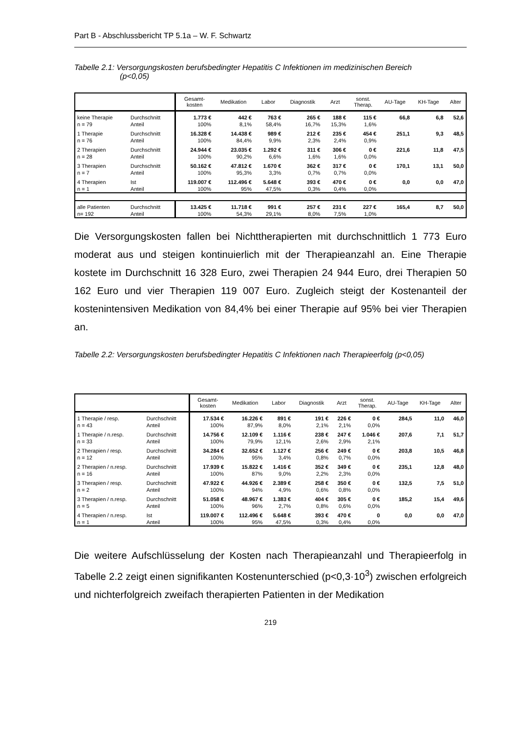Part B - Abschlussbericht TP 5.1a – W. F. Schwartz
Tabelle 2.1: Versorgungskosten berufsbedingter Hepatitis C Infektionen im medizinischen Bereich
(p<0,05)
| | | Gesamt- kosten | Medikation | Labor | Diagnostik | Arzt | sonst. Therap. | AU-Tage | KH-Tage | Alter |
| --- | --- | --- | --- | --- | --- | --- | --- | --- | --- | --- |
| keine Therapie | Durchschnitt | 1.773 € | 442 € | 763 € | 265 € | 188 € | 115 € | 66,8 | 6,8 | 52,6 |
| n = 79 | Anteil | 100% | 8,1% | 58,4% | 16,7% | 15,3% | 1,6% | | | |
| 1 Therapie | Durchschnitt | 16.328 € | 14.438 € | 989 € | 212 € | 235 € | 454 € | 251,1 | 9,3 | 48,5 |
| n = 76 | Anteil | 100% | 84,4% | 9,9% | 2,3% | 2,4% | 0,9% | | | |
| 2 Therapien | Durchschnitt | 24.944 € | 23.035 € | 1.292 € | 311 € | 306 € | 0 € | 221,6 | 11,8 | 47,5 |
| n = 28 | Anteil | 100% | 90,2% | 6,6% | 1,6% | 1,6% | 0,0% | | | |
| 3 Therapien | Durchschnitt | 50.162 € | 47.812 € | 1.670 € | 362 € | 317 € | 0 € | 170,1 | 13,1 | 50,0 |
| n = 7 | Anteil | 100% | 95,3% | 3,3% | 0,7% | 0,7% | 0,0% | | | |
| 4 Therapien | Ist | 119.007 € | 112.496 € | 5.648 € | 393 € | 470 € | 0 € | 0,0 | 0,0 | 47,0 |
| n = 1 | Anteil | 100% | 95% | 47,5% | 0,3% | 0,4% | 0,0% | | | |
| alle Patienten | Durchschnitt | 13.425 € | 11.718 € | 991 € | 257 € | 231 € | 227 € | 165,4 | 8,7 | 50,0 |
| n= 192 | Anteil | 100% | 54,3% | 29,1% | 8,0% | 7,5% | 1,0% | | | |
Die Versorgungskosten fallen bei Nichttherapierten mit durchschnittlich 1 773 Euro moderat aus und steigen kontinuierlich mit der Therapieanzahl an. Eine Therapie kostete im Durchschnitt 16 328 Euro, zwei Therapien 24 944 Euro, drei Therapien 50 162 Euro und vier Therapien 119 007 Euro. Zugleich steigt der Kostenanteil der kostenintensiven Medikation von 84,4% bei einer Therapie auf 95% bei vier Therapien an.
Tabelle 2.2: Versorgungskosten berufsbedingter Hepatitis C Infektionen nach Therapieerfolg (p<0,05)
| | | Gesamt- kosten | Medikation | Labor | Diagnostik | Arzt | sonst. Therap. | AU-Tage | KH-Tage | Alter |
| --- | --- | --- | --- | --- | --- | --- | --- | --- | --- | --- |
| 1 Therapie / resp. | Durchschnitt | 17.534 € | 16.226 € | 891 € | 191 € | 226 € | 0 € | 284,5 | 11,0 | 46,0 |
| n = 43 | Anteil | 100% | 87,9% | 8,0% | 2,1% | 2,1% | 0,0% | | | |
| 1 Therapie / n.resp. | Durchschnitt | 14.756 € | 12.109 € | 1.116 € | 238 € | 247 € | 1.046 € | 207,6 | 7,1 | 51,7 |
| n = 33 | Anteil | 100% | 79,9% | 12,1% | 2,6% | 2,9% | 2,1% | | | |
| 2 Therapien / resp. | Durchschnitt | 34.284 € | 32.652 € | 1.127 € | 256 € | 249 € | 0 € | 203,8 | 10,5 | 46,8 |
| n = 12 | Anteil | 100% | 95% | 3,4% | 0,8% | 0,7% | 0,0% | | | |
| 2 Therapien / n.resp. | Durchschnitt | 17.939 € | 15.822 € | 1.416 € | 352 € | 349 € | 0 € | 235,1 | 12,8 | 48,0 |
| n = 16 | Anteil | 100% | 87% | 9,0% | 2,2% | 2,3% | 0,0% | | | |
| 3 Therapien / resp. | Durchschnitt | 47.922 € | 44.926 € | 2.389 € | 258 € | 350 € | 0 € | 132,5 | 7,5 | 51,0 |
| n = 2 | Anteil | 100% | 94% | 4,9% | 0,6% | 0,8% | 0,0% | | | |
| 3 Therapien / n.resp. | Durchschnitt | 51.058 € | 48.967 € | 1.383 € | 404 € | 305 € | 0 € | 185,2 | 15,4 | 49,6 |
| n = 5 | Anteil | 100% | 96% | 2,7% | 0,8% | 0,6% | 0,0% | | | |
| 4 Therapien / n.resp. | Ist | 119.007 € | 112.496 € | 5.648 € | 393 € | 470 € | 0 | 0,0 | 0,0 | 47,0 |
| n = 1 | Anteil | 100% | 95% | 47,5% | 0,3% | 0,4% | 0,0% | | | |
Die weitere Aufschlüsselung der Kosten nach Therapieanzahl und Therapieerfolg in Tabelle 2.2 zeigt einen signifikanten Kostenunterschied (p<0,3·10<sup>3</sup>) zwischen erfolgreich und nichterfolgreich zweifach therapierten Patienten in der Medikation
219